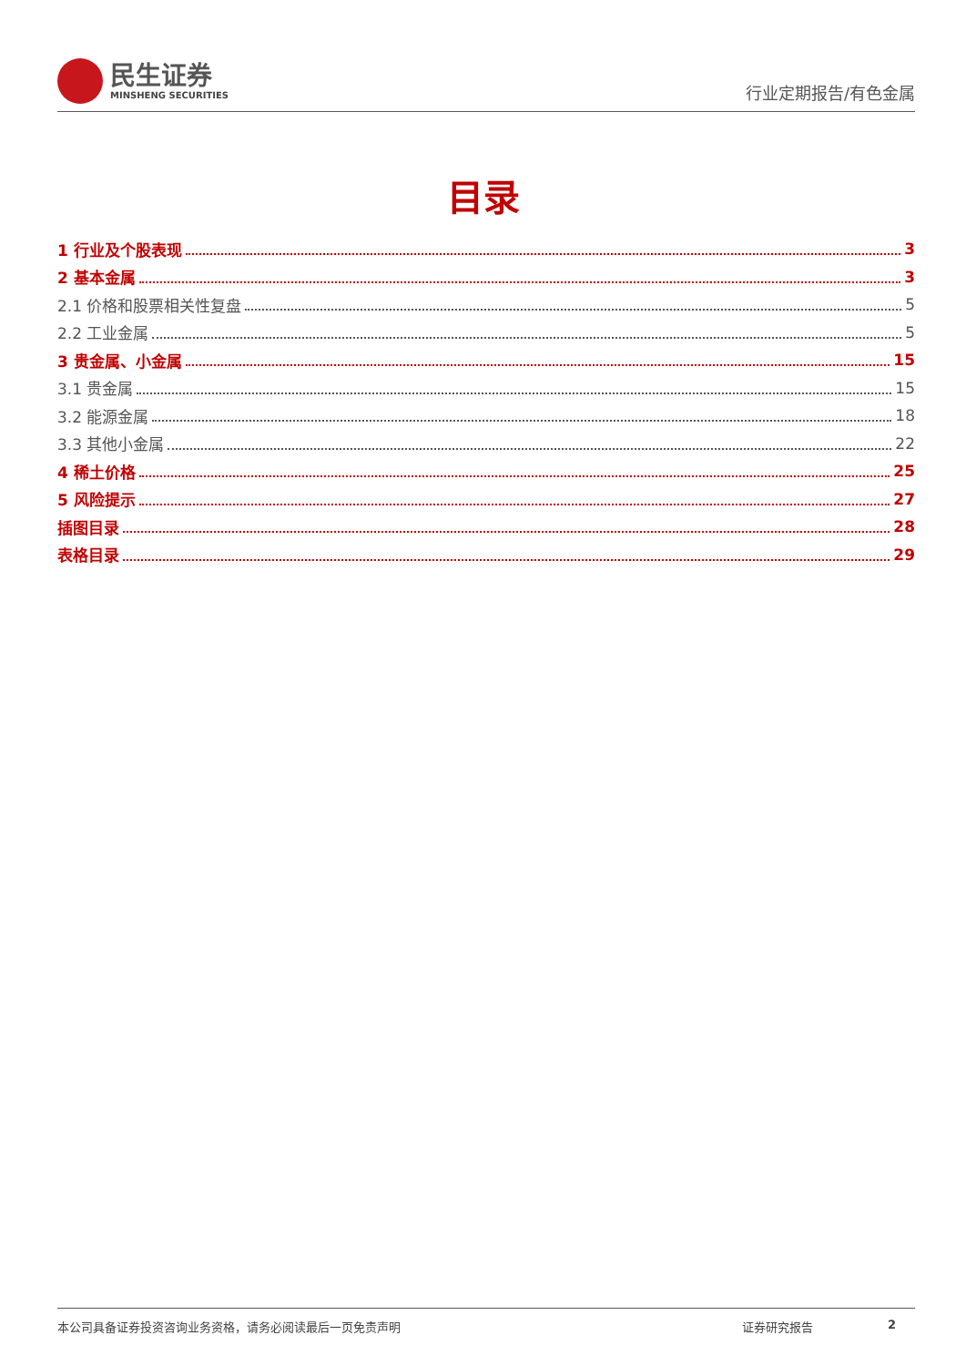民生证券
MINSHENG SECURITIES
行业定期报告/有色金属
目录
1 行业及个股表现 3
2 基本金属 3
2.1 价格和股票相关性复盘 5
2.2 工业金属 5
3 贵金属、小金属 15
3.1 贵金属 15
3.2 能源金属 18
3.3 其他小金属 22
4 稀土价格 25
5 风险提示 27
插图目录 28
表格目录 29
本公司具备证券投资咨询业务资格，请务必阅读最后一页免责声明 证券研究报告 2